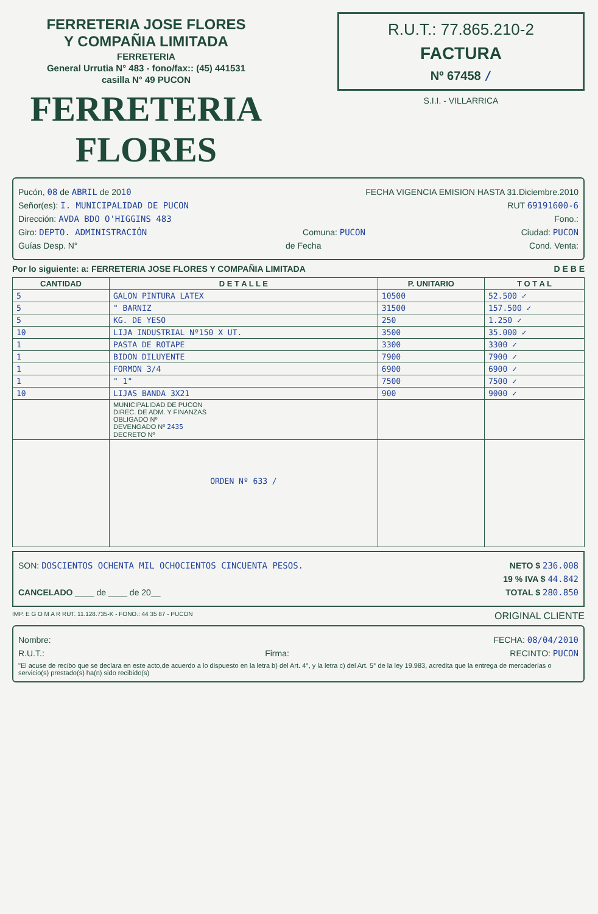FERRETERIA JOSE FLORES
Y COMPAÑIA LIMITADA
FERRETERIA
General Urrutia N° 483 - fono/fax:: (45) 441531
casilla N° 49 PUCON
FERRETERIA FLORES
R.U.T.: 77.865.210-2
FACTURA
Nº 67458 /
S.I.I. - VILLARRICA
Pucón, 08 de ABRIL de 2010 FECHA VIGENCIA EMISION HASTA 31.Diciembre.2010
Señor(es): I. MUNICIPALIDAD DE PUCON RUT 69191600-6
Dirección: AVDA BDO O'HIGGINS 483 Fono.:
Giro: DEPTO. ADMINISTRACIÓN Comuna: PUCON Ciudad: PUCON
Guías Desp. N° de Fecha Cond. Venta:
Por lo siguiente: a: FERRETERIA JOSE FLORES Y COMPAÑIA LIMITADA D E B E
| CANTIDAD | D E T A L L E | P. UNITARIO | T O T A L |
| --- | --- | --- | --- |
| 5 | GALON PINTURA LATEX | 10500 | 52.500 ✓ |
| 5 | " BARNIZ | 31500 | 157.500 ✓ |
| 5 | KG. DE YESO | 250 | 1.250 ✓ |
| 10 | LIJA INDUSTRIAL Nº150 X UT. | 3500 | 35.000 ✓ |
| 1 | PASTA DE ROTAPE | 3300 | 3300 ✓ |
| 1 | BIDON DILUYENTE | 7900 | 7900 ✓ |
| 1 | FORMON 3/4 | 6900 | 6900 ✓ |
| 1 | " 1" | 7500 | 7500 ✓ |
| 10 | LIJAS BANDA 3X21 | 900 | 9000 ✓ |
| | MUNICIPALIDAD DE PUCON DIREC. DE ADM. Y FINANZAS OBLIGADO Nº DEVENGADO Nº 2435 DECRETO Nº | | |
| | ORDEN Nº 633 / | | |
SON: DOSCIENTOS OCHENTA MIL OCHOCIENTOS CINCUENTA PESOS. NETO $ 236.008
19 % IVA $ 44.842
CANCELADO ____ de ____ de 20__ TOTAL $ 280.850
IMP. E G O M A R RUT. 11.128.735-K - FONO.: 44 35 87 - PUCON ORIGINAL CLIENTE
Nombre: FECHA: 08/04/2010
R.U.T.: Firma: RECINTO: PUCON
"El acuse de recibo que se declara en este acto,de acuerdo a lo dispuesto en la letra b) del Art. 4°, y la letra c) del Art. 5° de la ley 19.983, acredita que la entrega de mercaderías o servicio(s) prestado(s) ha(n) sido recibido(s)